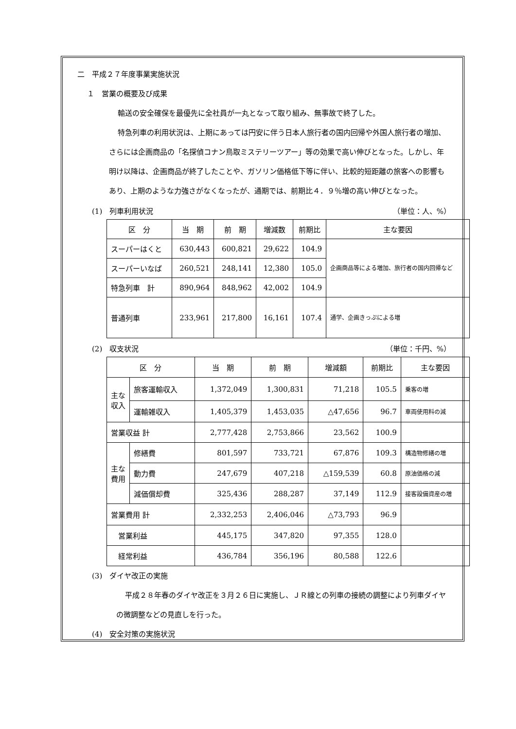二　平成２７年度事業実施状況
１　営業の概要及び成果
輸送の安全確保を最優先に全社員が一丸となって取り組み、無事故で終了した。
特急列車の利用状況は、上期にあっては円安に伴う日本人旅行者の国内回帰や外国人旅行者の増加、さらには企画商品の「名探偵コナン鳥取ミステリーツアー」等の効果で高い伸びとなった。しかし、年明け以降は、企画商品が終了したことや、ガソリン価格低下等に伴い、比較的短距離の旅客への影響もあり、上期のような力強さがなくなったが、通期では、前期比４．９％増の高い伸びとなった。
(1)　列車利用状況 （単位：人、%）
| 区 分 | 当 期 | 前 期 | 増減数 | 前期比 | 主な要因 |
| --- | --- | --- | --- | --- | --- |
| スーパーはくと | 630,443 | 600,821 | 29,622 | 104.9 | 企画商品等による増加、旅行者の国内回帰など |
| スーパーいなば | 260,521 | 248,141 | 12,380 | 105.0 | |
| 特急列車 計 | 890,964 | 848,962 | 42,002 | 104.9 | |
| 普通列車 | 233,961 | 217,800 | 16,161 | 107.4 | 通学、企画きっぷによる増 |
(2)　収支状況 （単位：千円、%）
| 区 分 | | 当 期 | 前 期 | 増減額 | 前期比 | 主な要因 |
| --- | --- | --- | --- | --- | --- | --- |
| 主な収入 | 旅客運輸収入 | 1,372,049 | 1,300,831 | 71,218 | 105.5 | 乗客の増 |
| | 運輸雑収入 | 1,405,379 | 1,453,035 | △47,656 | 96.7 | 車両使用料の減 |
| 営業収益 計 | | 2,777,428 | 2,753,866 | 23,562 | 100.9 | |
| 主な費用 | 修繕費 | 801,597 | 733,721 | 67,876 | 109.3 | 構造物修繕の増 |
| | 動力費 | 247,679 | 407,218 | △159,539 | 60.8 | 原油価格の減 |
| | 減価償却費 | 325,436 | 288,287 | 37,149 | 112.9 | 接客設備資産の増 |
| 営業費用 計 | | 2,332,253 | 2,406,046 | △73,793 | 96.9 | |
| 営業利益 | | 445,175 | 347,820 | 97,355 | 128.0 | |
| 経常利益 | | 436,784 | 356,196 | 80,588 | 122.6 | |
(3)　ダイヤ改正の実施
平成２８年春のダイヤ改正を３月２６日に実施し、ＪＲ線との列車の接続の調整により列車ダイヤの微調整などの見直しを行った。
(4)　安全対策の実施状況